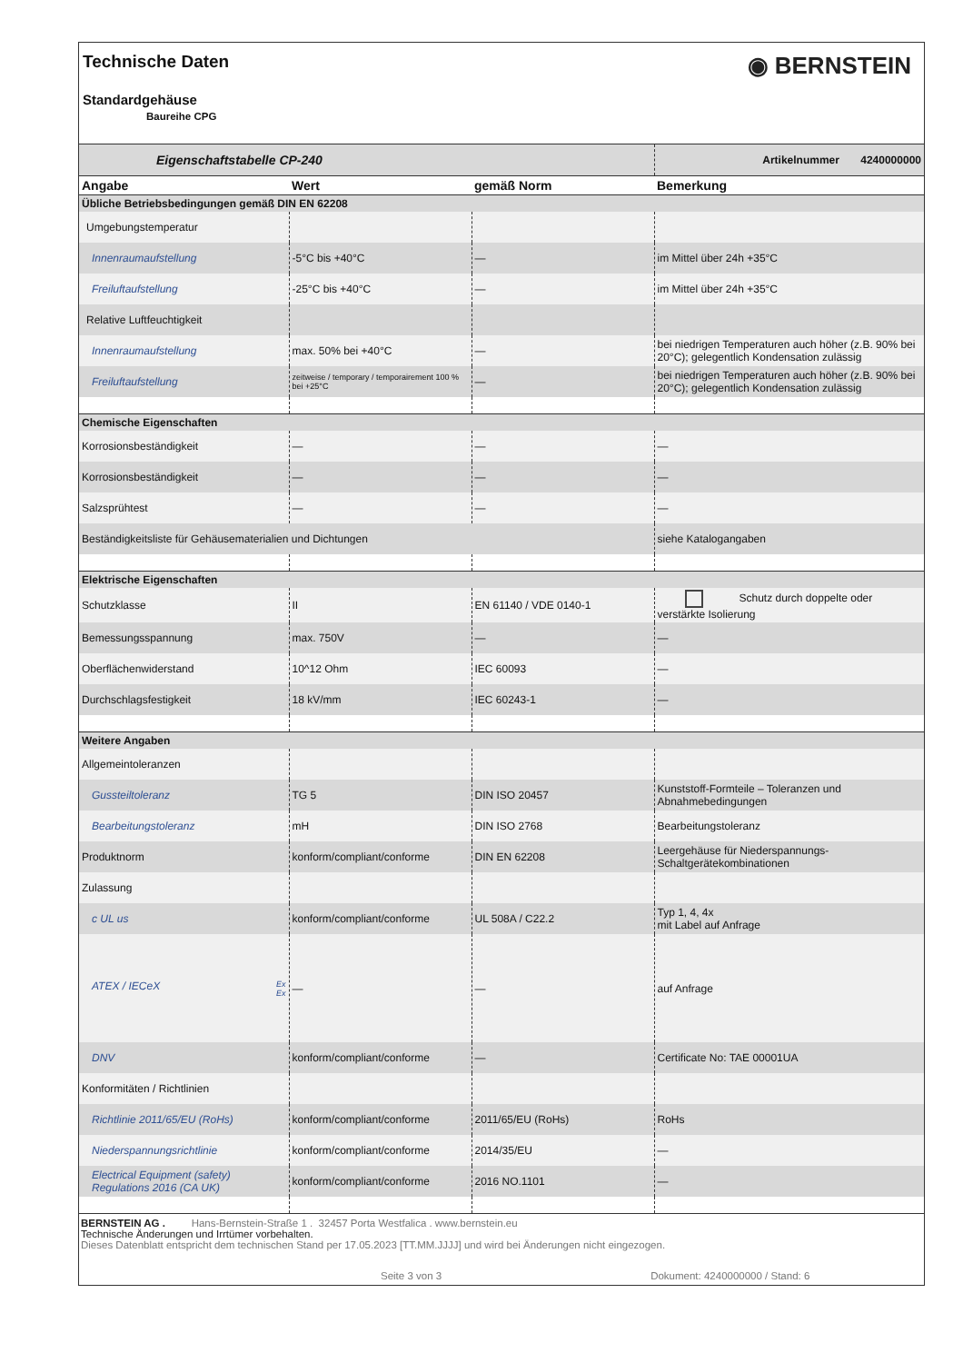Technische Daten
Standardgehäuse
Baureihe CPG
◉ BERNSTEIN
| Eigenschaftstabelle CP-240 | | | Artikelnummer 4240000000 |
| Angabe | Wert | gemäß Norm | Bemerkung |
| Übliche Betriebsbedingungen gemäß DIN EN 62208 | | | |
| Umgebungstemperatur | | | |
| Innenraumaufstellung | -5°C bis +40°C | — | im Mittel über 24h +35°C |
| Freiluftaufstellung | -25°C bis +40°C | — | im Mittel über 24h +35°C |
| Relative Luftfeuchtigkeit | | | |
| Innenraumaufstellung | max. 50% bei +40°C | — | bei niedrigen Temperaturen auch höher (z.B. 90% bei 20°C); gelegentlich Kondensation zulässig |
| Freiluftaufstellung | zeitweise / temporary / temporairement 100 % bei +25°C | — | bei niedrigen Temperaturen auch höher (z.B. 90% bei 20°C); gelegentlich Kondensation zulässig |
| Chemische Eigenschaften | | | |
| Korrosionsbeständigkeit | — | — | — |
| Korrosionsbeständigkeit | — | — | — |
| Salzsprühtest | — | — | — |
| Beständigkeitsliste für Gehäusematerialien und Dichtungen | | | siehe Katalogangaben |
| Elektrische Eigenschaften | | | |
| Schutzklasse | II | EN 61140 / VDE 0140-1 | Schutz durch doppelte oder verstärkte Isolierung |
| Bemessungsspannung | max. 750V | — | — |
| Oberflächenwiderstand | 10^12 Ohm | IEC 60093 | — |
| Durchschlagsfestigkeit | 18 kV/mm | IEC 60243-1 | — |
| Weitere Angaben | | | |
| Allgemeintoleranzen | | | |
| Gussteiltoleranz | TG 5 | DIN ISO 20457 | Kunststoff-Formteile – Toleranzen und Abnahmebedingungen |
| Bearbeitungstoleranz | mH | DIN ISO 2768 | Bearbeitungstoleranz |
| Produktnorm | konform/compliant/conforme | DIN EN 62208 | Leergehäuse für Niederspannungs-Schaltgerätekombinationen |
| Zulassung | | | |
| c UL us | konform/compliant/conforme | UL 508A / C22.2 | Typ 1, 4, 4x mit Label auf Anfrage |
| ATEX / IECeX Ex Ex | — | — | auf Anfrage |
| DNV | konform/compliant/conforme | — | Certificate No: TAE 00001UA |
| Konformitäten / Richtlinien | | | |
| Richtlinie 2011/65/EU (RoHs) | konform/compliant/conforme | 2011/65/EU (RoHs) | RoHs |
| Niederspannungsrichtlinie | konform/compliant/conforme | 2014/35/EU | — |
| Electrical Equipment (safety) Regulations 2016 (CA UK) | konform/compliant/conforme | 2016 NO.1101 | — |
BERNSTEIN AG . Hans-Bernstein-Straße 1 . 32457 Porta Westfalica . www.bernstein.eu
Technische Änderungen und Irrtümer vorbehalten.
Dieses Datenblatt entspricht dem technischen Stand per 17.05.2023 [TT.MM.JJJJ] und wird bei Änderungen nicht eingezogen.
Seite 3 von 3 Dokument: 4240000000 / Stand: 6